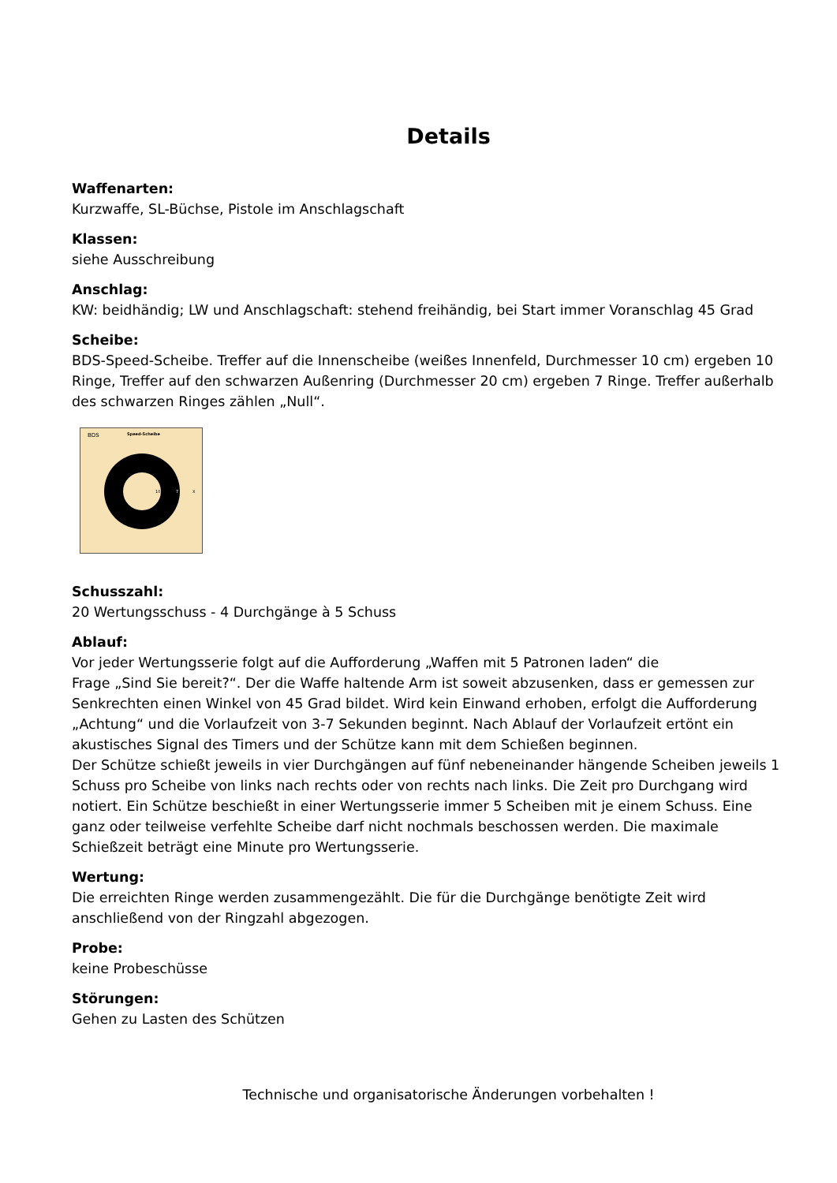Details
Waffenarten:
Kurzwaffe, SL-Büchse, Pistole im Anschlagschaft
Klassen:
siehe Ausschreibung
Anschlag:
KW: beidhändig; LW und Anschlagschaft: stehend freihändig, bei Start immer Voranschlag 45 Grad
Scheibe:
BDS-Speed-Scheibe. Treffer auf die Innenscheibe (weißes Innenfeld, Durchmesser 10 cm) ergeben 10 Ringe, Treffer auf den schwarzen Außenring (Durchmesser 20 cm) ergeben 7 Ringe. Treffer außerhalb des schwarzen Ringes zählen „Null“.
BDS
Speed-Scheibe
10
7
X
Schusszahl:
20 Wertungsschuss - 4 Durchgänge à 5 Schuss
Ablauf:
Vor jeder Wertungsserie folgt auf die Aufforderung „Waffen mit 5 Patronen laden“ die
Frage „Sind Sie bereit?“. Der die Waffe haltende Arm ist soweit abzusenken, dass er gemessen zur Senkrechten einen Winkel von 45 Grad bildet. Wird kein Einwand erhoben, erfolgt die Aufforderung „Achtung“ und die Vorlaufzeit von 3-7 Sekunden beginnt. Nach Ablauf der Vorlaufzeit ertönt ein akustisches Signal des Timers und der Schütze kann mit dem Schießen beginnen.
Der Schütze schießt jeweils in vier Durchgängen auf fünf nebeneinander hängende Scheiben jeweils 1 Schuss pro Scheibe von links nach rechts oder von rechts nach links. Die Zeit pro Durchgang wird notiert. Ein Schütze beschießt in einer Wertungsserie immer 5 Scheiben mit je einem Schuss. Eine ganz oder teilweise verfehlte Scheibe darf nicht nochmals beschossen werden. Die maximale Schießzeit beträgt eine Minute pro Wertungsserie.
Wertung:
Die erreichten Ringe werden zusammengezählt. Die für die Durchgänge benötigte Zeit wird anschließend von der Ringzahl abgezogen.
Probe:
keine Probeschüsse
Störungen:
Gehen zu Lasten des Schützen
Technische und organisatorische Änderungen vorbehalten !